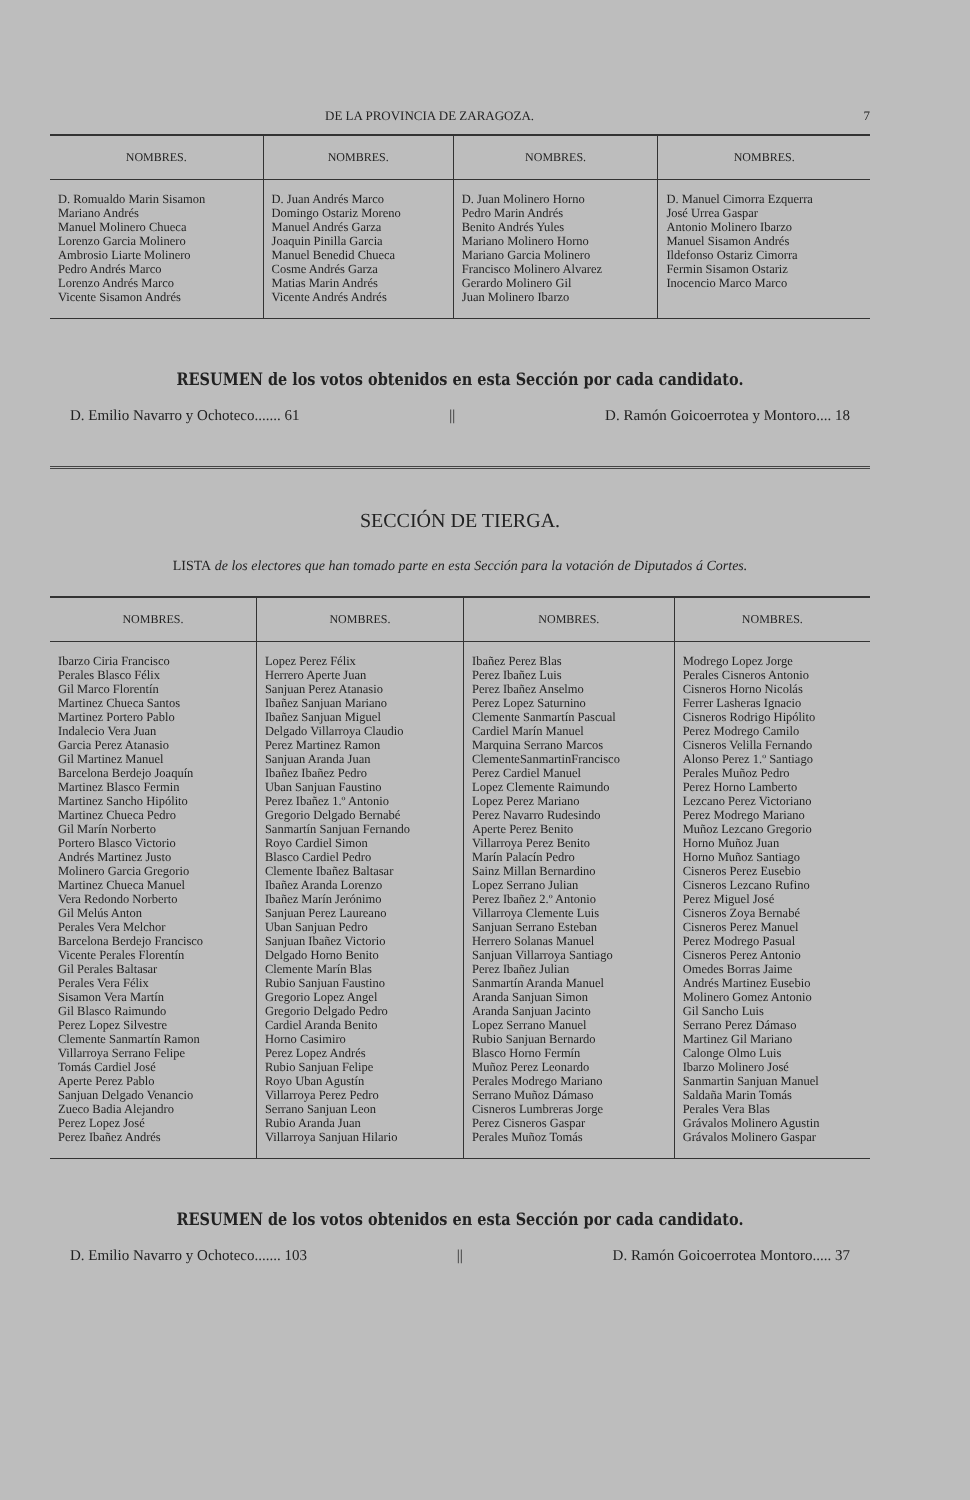DE LA PROVINCIA DE ZARAGOZA. 7
| NOMBRES. | NOMBRES. | NOMBRES. | NOMBRES. |
| --- | --- | --- | --- |
| D. Romualdo Marin Sisamon Mariano Andrés Manuel Molinero Chueca Lorenzo Garcia Molinero Ambrosio Liarte Molinero Pedro Andrés Marco Lorenzo Andrés Marco Vicente Sisamon Andrés | D. Juan Andrés Marco Domingo Ostariz Moreno Manuel Andrés Garza Joaquin Pinilla Garcia Manuel Benedid Chueca Cosme Andrés Garza Matias Marin Andrés Vicente Andrés Andrés | D. Juan Molinero Horno Pedro Marin Andrés Benito Andrés Yules Mariano Molinero Horno Mariano Garcia Molinero Francisco Molinero Alvarez Gerardo Molinero Gil Juan Molinero Ibarzo | D. Manuel Cimorra Ezquerra José Urrea Gaspar Antonio Molinero Ibarzo Manuel Sisamon Andrés Ildefonso Ostariz Cimorra Fermin Sisamon Ostariz Inocencio Marco Marco |
RESUMEN de los votos obtenidos en esta Sección por cada candidato.
D. Emilio Navarro y Ochoteco....... 61 || D. Ramón Goicoerrotea y Montoro.... 18
SECCIÓN DE TIERGA.
LISTA de los electores que han tomado parte en esta Sección para la votación de Diputados á Cortes.
| NOMBRES. | NOMBRES. | NOMBRES. | NOMBRES. |
| --- | --- | --- | --- |
| Ibarzo Ciria Francisco Perales Blasco Félix Gil Marco Florentín Martinez Chueca Santos Martinez Portero Pablo Indalecio Vera Juan Garcia Perez Atanasio Gil Martinez Manuel Barcelona Berdejo Joaquín Martinez Blasco Fermin Martinez Sancho Hipólito Martinez Chueca Pedro Gil Marín Norberto Portero Blasco Victorio Andrés Martinez Justo Molinero Garcia Gregorio Martinez Chueca Manuel Vera Redondo Norberto Gil Melús Anton Perales Vera Melchor Barcelona Berdejo Francisco Vicente Perales Florentín Gil Perales Baltasar Perales Vera Félix Sisamon Vera Martín Gil Blasco Raimundo Perez Lopez Silvestre Clemente Sanmartín Ramon Villarroya Serrano Felipe Tomás Cardiel José Aperte Perez Pablo Sanjuan Delgado Venancio Zueco Badia Alejandro Perez Lopez José Perez Ibañez Andrés | Lopez Perez Félix Herrero Aperte Juan Sanjuan Perez Atanasio Ibañez Sanjuan Mariano Ibañez Sanjuan Miguel Delgado Villarroya Claudio Perez Martinez Ramon Sanjuan Aranda Juan Ibañez Ibañez Pedro Uban Sanjuan Faustino Perez Ibañez 1.º Antonio Gregorio Delgado Bernabé Sanmartín Sanjuan Fernando Royo Cardiel Simon Blasco Cardiel Pedro Clemente Ibañez Baltasar Ibañez Aranda Lorenzo Ibañez Marín Jerónimo Sanjuan Perez Laureano Uban Sanjuan Pedro Sanjuan Ibañez Victorio Delgado Horno Benito Clemente Marín Blas Rubio Sanjuan Faustino Gregorio Lopez Angel Gregorio Delgado Pedro Cardiel Aranda Benito Horno Casimiro Perez Lopez Andrés Rubio Sanjuan Felipe Royo Uban Agustín Villarroya Perez Pedro Serrano Sanjuan Leon Rubio Aranda Juan Villarroya Sanjuan Hilario | Ibañez Perez Blas Perez Ibañez Luis Perez Ibañez Anselmo Perez Lopez Saturnino Clemente Sanmartín Pascual Cardiel Marín Manuel Marquina Serrano Marcos ClementeSanmartinFrancisco Perez Cardiel Manuel Lopez Clemente Raimundo Lopez Perez Mariano Perez Navarro Rudesindo Aperte Perez Benito Villarroya Perez Benito Marín Palacín Pedro Sainz Millan Bernardino Lopez Serrano Julian Perez Ibañez 2.º Antonio Villarroya Clemente Luis Sanjuan Serrano Esteban Herrero Solanas Manuel Sanjuan Villarroya Santiago Perez Ibañez Julian Sanmartín Aranda Manuel Aranda Sanjuan Simon Aranda Sanjuan Jacinto Lopez Serrano Manuel Rubio Sanjuan Bernardo Blasco Horno Fermín Muñoz Perez Leonardo Perales Modrego Mariano Serrano Muñoz Dámaso Cisneros Lumbreras Jorge Perez Cisneros Gaspar Perales Muñoz Tomás | Modrego Lopez Jorge Perales Cisneros Antonio Cisneros Horno Nicolás Ferrer Lasheras Ignacio Cisneros Rodrigo Hipólito Perez Modrego Camilo Cisneros Velilla Fernando Alonso Perez 1.º Santiago Perales Muñoz Pedro Perez Horno Lamberto Lezcano Perez Victoriano Perez Modrego Mariano Muñoz Lezcano Gregorio Horno Muñoz Juan Horno Muñoz Santiago Cisneros Perez Eusebio Cisneros Lezcano Rufino Perez Miguel José Cisneros Zoya Bernabé Cisneros Perez Manuel Perez Modrego Pasual Cisneros Perez Antonio Omedes Borras Jaime Andrés Martinez Eusebio Molinero Gomez Antonio Gil Sancho Luis Serrano Perez Dámaso Martinez Gil Mariano Calonge Olmo Luis Ibarzo Molinero José Sanmartin Sanjuan Manuel Saldaña Marin Tomás Perales Vera Blas Grávalos Molinero Agustin Grávalos Molinero Gaspar |
RESUMEN de los votos obtenidos en esta Sección por cada candidato.
D. Emilio Navarro y Ochoteco....... 103 || D. Ramón Goicoerrotea Montoro..... 37